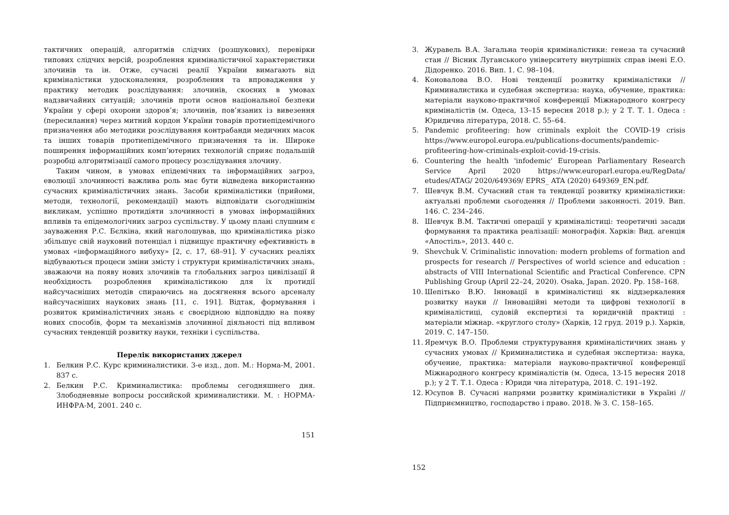тактичних операцій, алгоритмів слідчих (розшукових), перевірки типових слідчих версій, розроблення криміналістичної характеристики злочинів та ін. Отже, сучасні реалії України вимагають від криміналістики удосконалення, розроблення та впровадження у практику методик розслідування: злочинів, скоєних в умовах надзвичайних ситуацій; злочинів проти основ національної безпеки України у сфері охорони здоров’я; злочинів, пов’язаних із вивезення (пересилання) через митний кордон України товарів протиепідемічного призначення або методики розслідування контрабанди медичних масок та інших товарів протиепідемічного призначення та ін. Широке поширення інформаційних комп’ютерних технологій сприяє подальшій розробці алгоритмізації самого процесу розслідування злочину.
Таким чином, в умовах епідемічних та інформаційних загроз, еволюції злочинності важлива роль має бути відведена використанню сучасних криміналістичних знань. Засоби криміналістики (прийоми, методи, технології, рекомендації) мають відповідати сьогоднішнім викликам, успішно протидіяти злочинності в умовах інформаційних впливів та епідемологічних загроз суспільству. У цьому плані слушним є зауваження Р.С. Бєлкіна, який наголошував, що криміналістика різко збільшує свій науковий потенціал і підвищує практичну ефективність в умовах «інформаційного вибуху» [2, с. 17, 68–91]. У сучасних реаліях відбуваються процеси зміни змісту і структури криміналістичних знань, зважаючи на появу нових злочинів та глобальних загроз цивілізації й необхідность розроблення криміналістикою для їх протидії найсучасніших методів спираючись на досягнення всього арсеналу найсучасніших наукових знань [11, с. 191]. Відтак, формування і розвиток криміналістичних знань є своєрідною відповіддю на появу нових способів, форм та механізмів злочинної діяльності під впливом сучасних тенденцій розвитку науки, техніки і суспільства.
Перелік використаних джерел
1. Белкин Р.С. Курс криминалистики. 3-е изд., доп. М.: Норма-М, 2001. 837 с.
2. Белкин Р.С. Криминалистика: проблемы сегодняшнего дня. Злободневные вопросы российской криминалистики. М. : НОРМА-ИНФРА-М, 2001. 240 с.
151
3. Журавель В.А. Загальна теорія криміналістики: генеза та сучасний стан // Вісник Луганського університету внутрішніх справ імені Е.О. Дідоренко. 2016. Вип. 1. С. 98–104.
4. Коновалова В.О. Нові тенденції розвитку криміналістики // Криминалистика и судебная экспертиза: наука, обучение, практика: матеріали науково-практичної конференції Міжнародного конгресу криміналістів (м. Одеса, 13–15 вересня 2018 р.); у 2 Т. Т. 1. Одеса : Юридична література, 2018. С. 55–64.
5. Pandemic profiteering: how criminals exploit the COVID-19 crisis https://www.europol.europa.eu/publications-documents/pandemic-profiteering-how-criminals-exploit-covid-19-crisis.
6. Countering the health 'infodemic' European Parliamentary Research Service April 2020 https://www.europarl.europa.eu/RegData/ etudes/ATAG/ 2020/649369/ EPRS_ ATA (2020) 649369_EN.pdf.
7. Шевчук В.М. Сучасний стан та тенденції розвитку криміналістики: актуальні проблеми сьогодення // Проблеми законності. 2019. Вип. 146. С. 234–246.
8. Шевчук В.М. Тактичні операції у криміналістиці: теоретичні засади формування та практика реалізації: монографія. Харків: Вид. агенція «Апостіль», 2013. 440 с.
9. Shevchuk V. Criminalistic innovation: modern problems of formation and prospects for research // Perspectives of world science and education : abstracts of VIII International Scientific and Practical Conference. CPN Publishing Group (April 22–24, 2020). Osaka, Japan. 2020. Pp. 158–168.
10. Шепітько В.Ю. Інновації в криміналістиці як віддзеркалення розвитку науки // Інноваційні методи та цифрові технології в криміналістиці, судовій експертизі та юридичній практиці : матеріали міжнар. «круглого столу» (Харків, 12 груд. 2019 р.). Харків, 2019. С. 147–150.
11. Яремчук В.О. Проблеми структурування криміналістичних знань у сучасних умовах // Криминалистика и судебная экспертиза: наука, обучение, практика: матеріали науково-практичної конференції Міжнародного конгресу криміналістів (м. Одеса, 13-15 вересня 2018 р.); у 2 Т. Т.1. Одеса : Юриди чна література, 2018. С. 191–192.
12. Юсупов В. Сучасні напрями розвитку криміналістики в Україні // Підприємництво, господарство і право. 2018. № 3. С. 158–165.
152